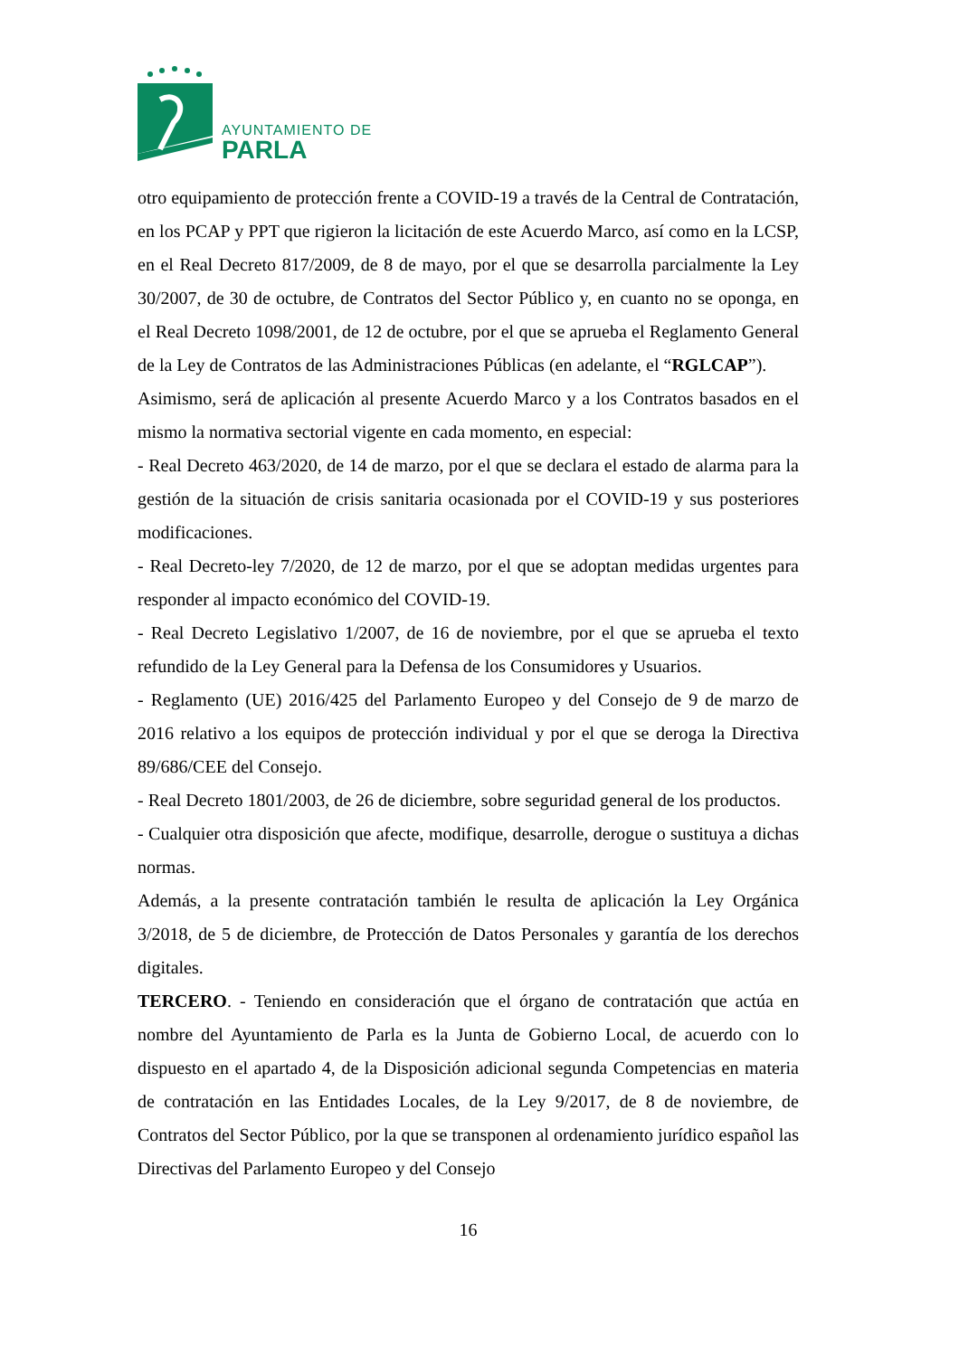AYUNTAMIENTO DE
PARLA
otro equipamiento de protección frente a COVID-19 a través de la Central de Contratación, en los PCAP y PPT que rigieron la licitación de este Acuerdo Marco, así como en la LCSP, en el Real Decreto 817/2009, de 8 de mayo, por el que se desarrolla parcialmente la Ley 30/2007, de 30 de octubre, de Contratos del Sector Público y, en cuanto no se oponga, en el Real Decreto 1098/2001, de 12 de octubre, por el que se aprueba el Reglamento General de la Ley de Contratos de las Administraciones Públicas (en adelante, el “RGLCAP”).
Asimismo, será de aplicación al presente Acuerdo Marco y a los Contratos basados en el mismo la normativa sectorial vigente en cada momento, en especial:
- Real Decreto 463/2020, de 14 de marzo, por el que se declara el estado de alarma para la gestión de la situación de crisis sanitaria ocasionada por el COVID-19 y sus posteriores modificaciones.
- Real Decreto-ley 7/2020, de 12 de marzo, por el que se adoptan medidas urgentes para responder al impacto económico del COVID-19.
- Real Decreto Legislativo 1/2007, de 16 de noviembre, por el que se aprueba el texto refundido de la Ley General para la Defensa de los Consumidores y Usuarios.
- Reglamento (UE) 2016/425 del Parlamento Europeo y del Consejo de 9 de marzo de 2016 relativo a los equipos de protección individual y por el que se deroga la Directiva 89/686/CEE del Consejo.
- Real Decreto 1801/2003, de 26 de diciembre, sobre seguridad general de los productos.
- Cualquier otra disposición que afecte, modifique, desarrolle, derogue o sustituya a dichas normas.
Además, a la presente contratación también le resulta de aplicación la Ley Orgánica 3/2018, de 5 de diciembre, de Protección de Datos Personales y garantía de los derechos digitales.
TERCERO. - Teniendo en consideración que el órgano de contratación que actúa en nombre del Ayuntamiento de Parla es la Junta de Gobierno Local, de acuerdo con lo dispuesto en el apartado 4, de la Disposición adicional segunda Competencias en materia de contratación en las Entidades Locales, de la Ley 9/2017, de 8 de noviembre, de Contratos del Sector Público, por la que se transponen al ordenamiento jurídico español las Directivas del Parlamento Europeo y del Consejo
16